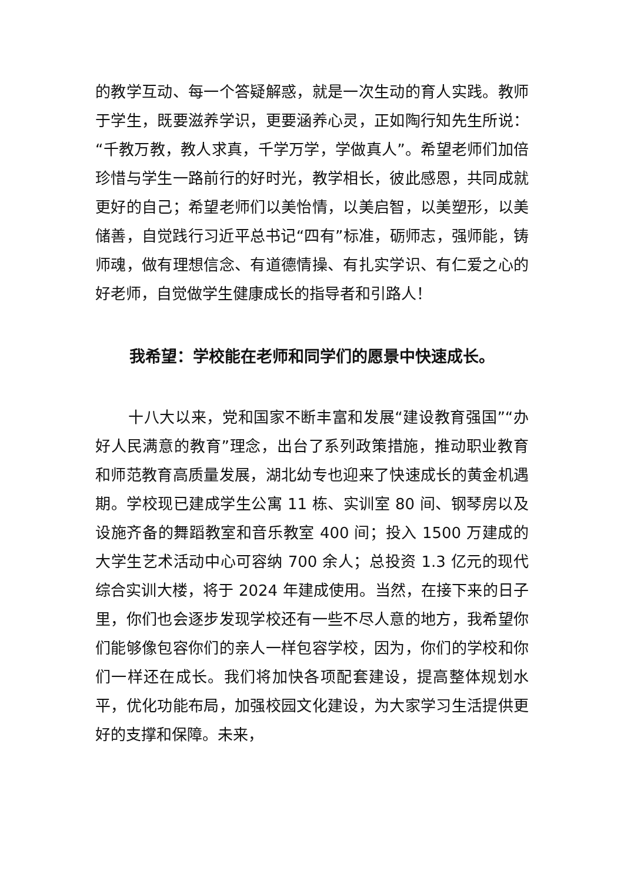的教学互动、每一个答疑解惑，就是一次生动的育人实践。教师于学生，既要滋养学识，更要涵养心灵，正如陶行知先生所说：“千教万教，教人求真，千学万学，学做真人”。希望老师们加倍珍惜与学生一路前行的好时光，教学相长，彼此感恩，共同成就更好的自己；希望老师们以美怡情，以美启智，以美塑形，以美储善，自觉践行习近平总书记“四有”标准，砺师志，强师能，铸师魂，做有理想信念、有道德情操、有扎实学识、有仁爱之心的好老师，自觉做学生健康成长的指导者和引路人！
我希望：学校能在老师和同学们的愿景中快速成长。
十八大以来，党和国家不断丰富和发展“建设教育强国”“办好人民满意的教育”理念，出台了系列政策措施，推动职业教育和师范教育高质量发展，湖北幼专也迎来了快速成长的黄金机遇期。学校现已建成学生公寓 11 栋、实训室 80 间、钢琴房以及设施齐备的舞蹈教室和音乐教室 400 间；投入 1500 万建成的大学生艺术活动中心可容纳 700 余人；总投资 1.3 亿元的现代综合实训大楼，将于 2024 年建成使用。当然，在接下来的日子里，你们也会逐步发现学校还有一些不尽人意的地方，我希望你们能够像包容你们的亲人一样包容学校，因为，你们的学校和你们一样还在成长。我们将加快各项配套建设，提高整体规划水平，优化功能布局，加强校园文化建设，为大家学习生活提供更好的支撑和保障。未来，